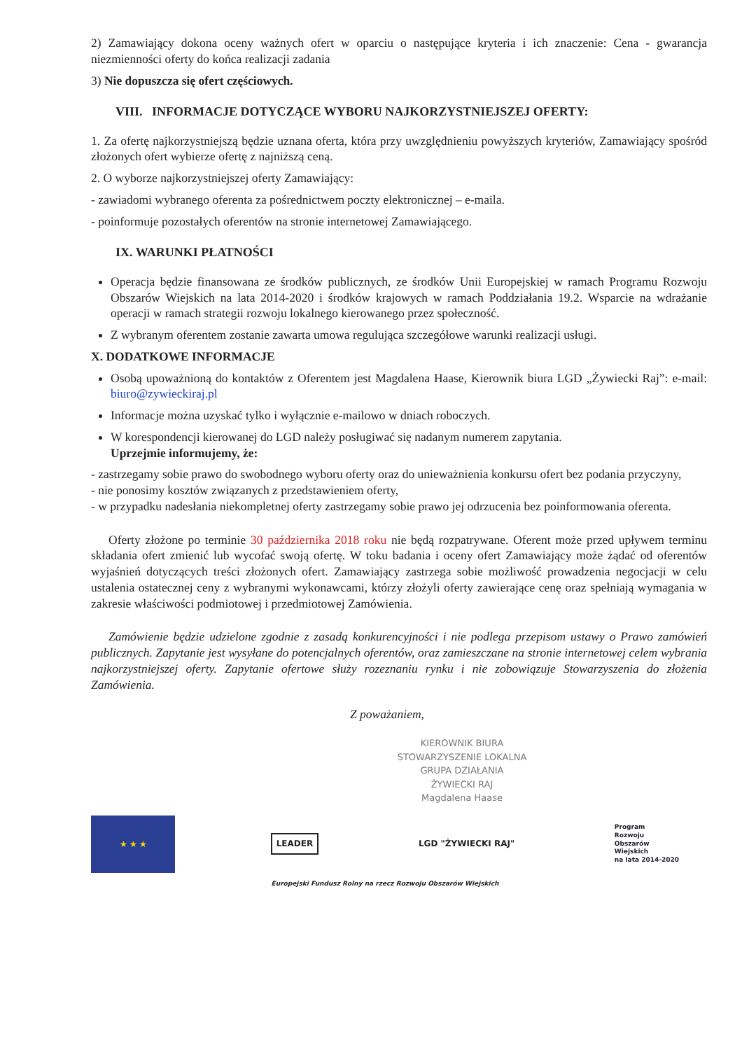2) Zamawiający dokona oceny ważnych ofert w oparciu o następujące kryteria i ich znaczenie: Cena - gwarancja niezmienności oferty do końca realizacji zadania
3) Nie dopuszcza się ofert częściowych.
VIII. INFORMACJE DOTYCZĄCE WYBORU NAJKORZYSTNIEJSZEJ OFERTY:
1. Za ofertę najkorzystniejszą będzie uznana oferta, która przy uwzględnieniu powyższych kryteriów, Zamawiający spośród złożonych ofert wybierze ofertę z najniższą ceną.
2. O wyborze najkorzystniejszej oferty Zamawiający:
- zawiadomi wybranego oferenta za pośrednictwem poczty elektronicznej – e-maila.
- poinformuje pozostałych oferentów na stronie internetowej Zamawiającego.
IX. WARUNKI PŁATNOŚCI
Operacja będzie finansowana ze środków publicznych, ze środków Unii Europejskiej w ramach Programu Rozwoju Obszarów Wiejskich na lata 2014-2020 i środków krajowych w ramach Poddziałania 19.2. Wsparcie na wdrażanie operacji w ramach strategii rozwoju lokalnego kierowanego przez społeczność.
Z wybranym oferentem zostanie zawarta umowa regulująca szczegółowe warunki realizacji usługi.
X. DODATKOWE INFORMACJE
Osobą upoważnioną do kontaktów z Oferentem jest Magdalena Haase, Kierownik biura LGD „Żywiecki Raj”: e-mail: biuro@zywieckiraj.pl
Informacje można uzyskać tylko i wyłącznie e-mailowo w dniach roboczych.
W korespondencji kierowanej do LGD należy posługiwać się nadanym numerem zapytania.
Uprzejmie informujemy, że:
- zastrzegamy sobie prawo do swobodnego wyboru oferty oraz do unieważnienia konkursu ofert bez podania przyczyny,
- nie ponosimy kosztów związanych z przedstawieniem oferty,
- w przypadku nadesłania niekompletnej oferty zastrzegamy sobie prawo jej odrzucenia bez poinformowania oferenta.
Oferty złożone po terminie 30 października 2018 roku nie będą rozpatrywane. Oferent może przed upływem terminu składania ofert zmienić lub wycofać swoją ofertę. W toku badania i oceny ofert Zamawiający może żądać od oferentów wyjaśnień dotyczących treści złożonych ofert. Zamawiający zastrzega sobie możliwość prowadzenia negocjacji w celu ustalenia ostatecznej ceny z wybranymi wykonawcami, którzy złożyli oferty zawierające cenę oraz spełniają wymagania w zakresie właściwości podmiotowej i przedmiotowej Zamówienia.
Zamówienie będzie udzielone zgodnie z zasadą konkurencyjności i nie podlega przepisom ustawy o Prawo zamówień publicznych. Zapytanie jest wysyłane do potencjalnych oferentów, oraz zamieszczane na stronie internetowej celem wybrania najkorzystniejszej oferty. Zapytanie ofertowe służy rozeznaniu rynku i nie zobowiązuje Stowarzyszenia do złożenia Zamówienia.
Z poważaniem,
KIEROWNIK BIURA
STOWARZYSZENIE LOKALNA GRUPA DZIAŁANIA
ŻYWIECKI RAJ
Magdalena Haase
★ ★ ★
LEADER LGD "ŻYWIECKI RAJ"
Program
Rozwoju
Obszarów
Wiejskich
na lata 2014-2020
Europejski Fundusz Rolny na rzecz Rozwoju Obszarów Wiejskich